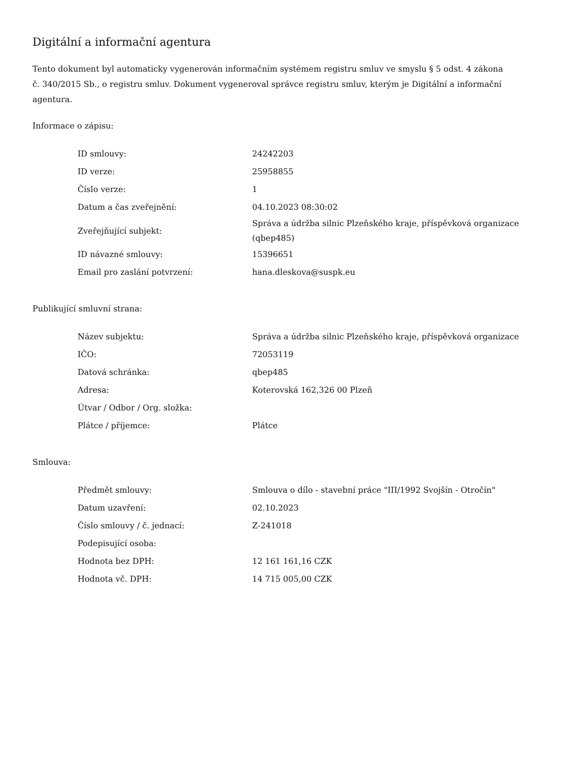Digitální a informační agentura
Tento dokument byl automaticky vygenerován informačním systémem registru smluv ve smyslu § 5 odst. 4 zákona
č. 340/2015 Sb., o registru smluv. Dokument vygeneroval správce registru smluv, kterým je Digitální a informační agentura.
Informace o zápisu:
| ID smlouvy: | 24242203 |
| ID verze: | 25958855 |
| Číslo verze: | 1 |
| Datum a čas zveřejnění: | 04.10.2023 08:30:02 |
| Zveřejňující subjekt: | Správa a údržba silnic Plzeňského kraje, příspěvková organizace (qbep485) |
| ID návazné smlouvy: | 15396651 |
| Email pro zaslání potvrzení: | hana.dleskova@suspk.eu |
Publikující smluvní strana:
| Název subjektu: | Správa a údržba silnic Plzeňského kraje, příspěvková organizace |
| IČO: | 72053119 |
| Datová schránka: | qbep485 |
| Adresa: | Koterovská 162,326 00 Plzeň |
| Útvar / Odbor / Org. složka: | |
| Plátce / příjemce: | Plátce |
Smlouva:
| Předmět smlouvy: | Smlouva o dílo - stavební práce "III/1992 Svojšín - Otročín" |
| Datum uzavření: | 02.10.2023 |
| Číslo smlouvy / č. jednací: | Z-241018 |
| Podepisující osoba: | |
| Hodnota bez DPH: | 12 161 161,16 CZK |
| Hodnota vč. DPH: | 14 715 005,00 CZK |